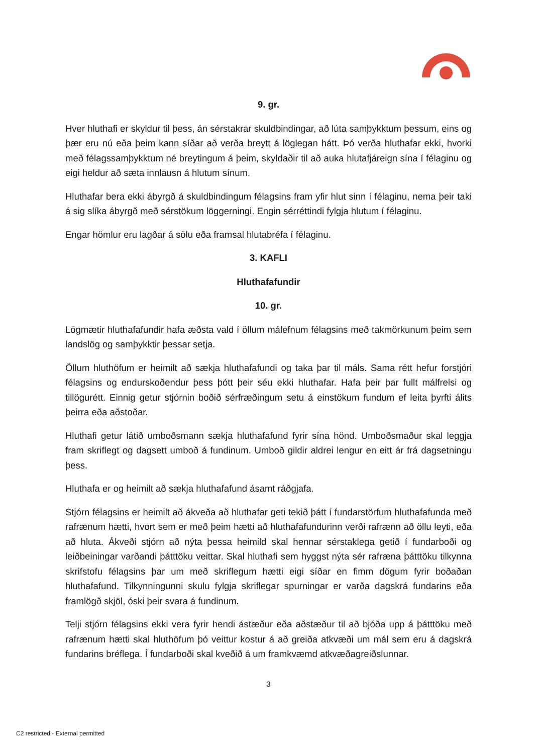9. gr.
Hver hluthafi er skyldur til þess, án sérstakrar skuldbindingar, að lúta samþykktum þessum, eins og þær eru nú eða þeim kann síðar að verða breytt á löglegan hátt. Þó verða hluthafar ekki, hvorki með félagssamþykktum né breytingum á þeim, skyldaðir til að auka hlutafjáreign sína í félaginu og eigi heldur að sæta innlausn á hlutum sínum.
Hluthafar bera ekki ábyrgð á skuldbindingum félagsins fram yfir hlut sinn í félaginu, nema þeir taki á sig slíka ábyrgð með sérstökum löggerningi. Engin sérréttindi fylgja hlutum í félaginu.
Engar hömlur eru lagðar á sölu eða framsal hlutabréfa í félaginu.
3. KAFLI
Hluthafafundir
10. gr.
Lögmætir hluthafafundir hafa æðsta vald í öllum málefnum félagsins með takmörkunum þeim sem landslög og samþykktir þessar setja.
Öllum hluthöfum er heimilt að sækja hluthafafundi og taka þar til máls. Sama rétt hefur forstjóri félagsins og endurskoðendur þess þótt þeir séu ekki hluthafar. Hafa þeir þar fullt málfrelsi og tillögurétt. Einnig getur stjórnin boðið sérfræðingum setu á einstökum fundum ef leita þyrfti álits þeirra eða aðstoðar.
Hluthafi getur látið umboðsmann sækja hluthafafund fyrir sína hönd. Umboðsmaður skal leggja fram skriflegt og dagsett umboð á fundinum. Umboð gildir aldrei lengur en eitt ár frá dagsetningu þess.
Hluthafa er og heimilt að sækja hluthafafund ásamt ráðgjafa.
Stjórn félagsins er heimilt að ákveða að hluthafar geti tekið þátt í fundarstörfum hluthafafunda með rafrænum hætti, hvort sem er með þeim hætti að hluthafafundurinn verði rafrænn að öllu leyti, eða að hluta. Ákveði stjórn að nýta þessa heimild skal hennar sérstaklega getið í fundarboði og leiðbeiningar varðandi þátttöku veittar. Skal hluthafi sem hyggst nýta sér rafræna þátttöku tilkynna skrifstofu félagsins þar um með skriflegum hætti eigi síðar en fimm dögum fyrir boðaðan hluthafafund. Tilkynningunni skulu fylgja skriflegar spurningar er varða dagskrá fundarins eða framlögð skjöl, óski þeir svara á fundinum.
Telji stjórn félagsins ekki vera fyrir hendi ástæður eða aðstæður til að bjóða upp á þátttöku með rafrænum hætti skal hluthöfum þó veittur kostur á að greiða atkvæði um mál sem eru á dagskrá fundarins bréflega. Í fundarboði skal kveðið á um framkvæmd atkvæðagreiðslunnar.
3
C2 restricted - External permitted